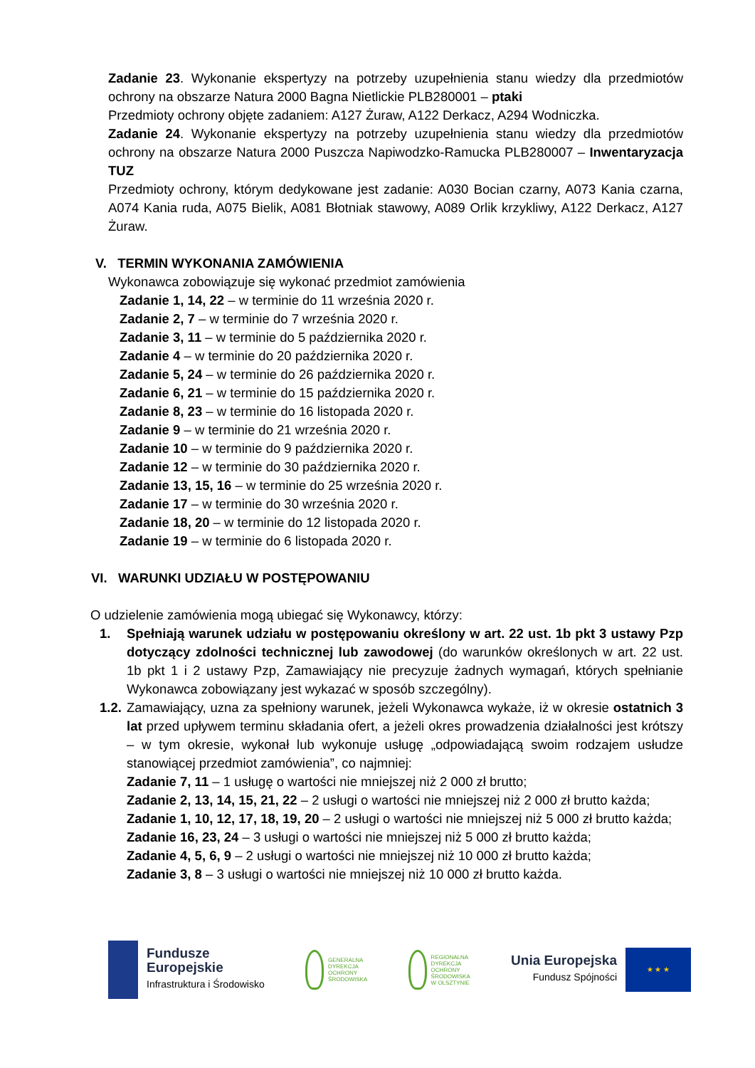Zadanie 23. Wykonanie ekspertyzy na potrzeby uzupełnienia stanu wiedzy dla przedmiotów ochrony na obszarze Natura 2000 Bagna Nietlickie PLB280001 – ptaki
Przedmioty ochrony objęte zadaniem: A127 Żuraw, A122 Derkacz, A294 Wodniczka.
Zadanie 24. Wykonanie ekspertyzy na potrzeby uzupełnienia stanu wiedzy dla przedmiotów ochrony na obszarze Natura 2000 Puszcza Napiwodzko-Ramucka PLB280007 – Inwentaryzacja TUZ
Przedmioty ochrony, którym dedykowane jest zadanie: A030 Bocian czarny, A073 Kania czarna, A074 Kania ruda, A075 Bielik, A081 Błotniak stawowy, A089 Orlik krzykliwy, A122 Derkacz, A127 Żuraw.
V. TERMIN WYKONANIA ZAMÓWIENIA
Wykonawca zobowiązuje się wykonać przedmiot zamówienia
Zadanie 1, 14, 22 – w terminie do 11 września 2020 r.
Zadanie 2, 7 – w terminie do 7 września 2020 r.
Zadanie 3, 11 – w terminie do 5 października 2020 r.
Zadanie 4 – w terminie do 20 października 2020 r.
Zadanie 5, 24 – w terminie do 26 października 2020 r.
Zadanie 6, 21 – w terminie do 15 października 2020 r.
Zadanie 8, 23 – w terminie do 16 listopada 2020 r.
Zadanie 9 – w terminie do 21 września 2020 r.
Zadanie 10 – w terminie do 9 października 2020 r.
Zadanie 12 – w terminie do 30 października 2020 r.
Zadanie 13, 15, 16 – w terminie do 25 września 2020 r.
Zadanie 17 – w terminie do 30 września 2020 r.
Zadanie 18, 20 – w terminie do 12 listopada 2020 r.
Zadanie 19 – w terminie do 6 listopada 2020 r.
VI. WARUNKI UDZIAŁU W POSTĘPOWANIU
O udzieleniе zamówienia mogą ubiegać się Wykonawcy, którzy:
1. Spełniają warunek udziału w postępowaniu określony w art. 22 ust. 1b pkt 3 ustawy Pzp dotyczący zdolności technicznej lub zawodowej (do warunków określonych w art. 22 ust. 1b pkt 1 i 2 ustawy Pzp, Zamawiający nie precyzuje żadnych wymagań, których spełnianie Wykonawca zobowiązany jest wykazać w sposób szczególny).
1.2.
Zamawiający, uzna za spełniony warunek, jeżeli Wykonawca wykaże, iż w okresie ostatnich 3 lat przed upływem terminu składania ofert, a jeżeli okres prowadzenia działalności jest krótszy – w tym okresie, wykonał lub wykonuje usługę „odpowiadającą swoim rodzajem usłudze stanowiącej przedmiot zamówienia”, co najmniej:
Zadanie 7, 11 – 1 usługę o wartości nie mniejszej niż 2 000 zł brutto;
Zadanie 2, 13, 14, 15, 21, 22 – 2 usługi o wartości nie mniejszej niż 2 000 zł brutto każda;
Zadanie 1, 10, 12, 17, 18, 19, 20 – 2 usługi o wartości nie mniejszej niż 5 000 zł brutto każda;
Zadanie 16, 23, 24 – 3 usługi o wartości nie mniejszej niż 5 000 zł brutto każda;
Zadanie 4, 5, 6, 9 – 2 usługi o wartości nie mniejszej niż 10 000 zł brutto każda;
Zadanie 3, 8 – 3 usługi o wartości nie mniejszej niż 10 000 zł brutto każda.
Fundusze
Europejskie
Infrastruktura i Środowisko
GENERALNA
DYREKCJA
OCHRONY
ŚRODOWISKA
REGIONALNA
DYREKCJA
OCHRONY
ŚRODOWISKA
W OLSZTYNIE
Unia Europejska
Fundusz Spójności
★ ★ ★